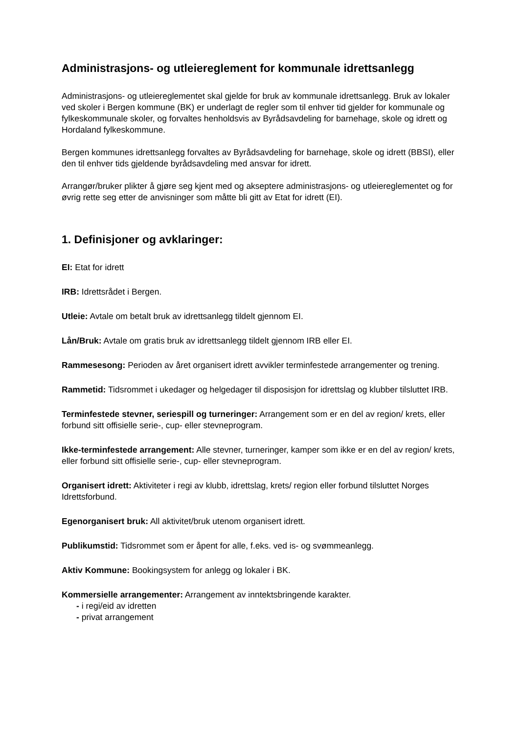Administrasjons- og utleiereglement for kommunale idrettsanlegg
Administrasjons- og utleiereglementet skal gjelde for bruk av kommunale idrettsanlegg. Bruk av lokaler ved skoler i Bergen kommune (BK) er underlagt de regler som til enhver tid gjelder for kommunale og fylkeskommunale skoler, og forvaltes henholdsvis av Byrådsavdeling for barnehage, skole og idrett og Hordaland fylkeskommune.
Bergen kommunes idrettsanlegg forvaltes av Byrådsavdeling for barnehage, skole og idrett (BBSI), eller den til enhver tids gjeldende byrådsavdeling med ansvar for idrett.
Arrangør/bruker plikter å gjøre seg kjent med og akseptere administrasjons- og utleiereglementet og for øvrig rette seg etter de anvisninger som måtte bli gitt av Etat for idrett (EI).
1. Definisjoner og avklaringer:
EI: Etat for idrett
IRB: Idrettsrådet i Bergen.
Utleie: Avtale om betalt bruk av idrettsanlegg tildelt gjennom EI.
Lån/Bruk: Avtale om gratis bruk av idrettsanlegg tildelt gjennom IRB eller EI.
Rammesesong: Perioden av året organisert idrett avvikler terminfestede arrangementer og trening.
Rammetid: Tidsrommet i ukedager og helgedager til disposisjon for idrettslag og klubber tilsluttet IRB.
Terminfestede stevner, seriespill og turneringer: Arrangement som er en del av region/ krets, eller forbund sitt offisielle serie-, cup- eller stevneprogram.
Ikke-terminfestede arrangement: Alle stevner, turneringer, kamper som ikke er en del av region/ krets, eller forbund sitt offisielle serie-, cup- eller stevneprogram.
Organisert idrett: Aktiviteter i regi av klubb, idrettslag, krets/ region eller forbund tilsluttet Norges Idrettsforbund.
Egenorganisert bruk: All aktivitet/bruk utenom organisert idrett.
Publikumstid: Tidsrommet som er åpent for alle, f.eks. ved is- og svømmeanlegg.
Aktiv Kommune: Bookingsystem for anlegg og lokaler i BK.
Kommersielle arrangementer: Arrangement av inntektsbringende karakter.
- i regi/eid av idretten
- privat arrangement